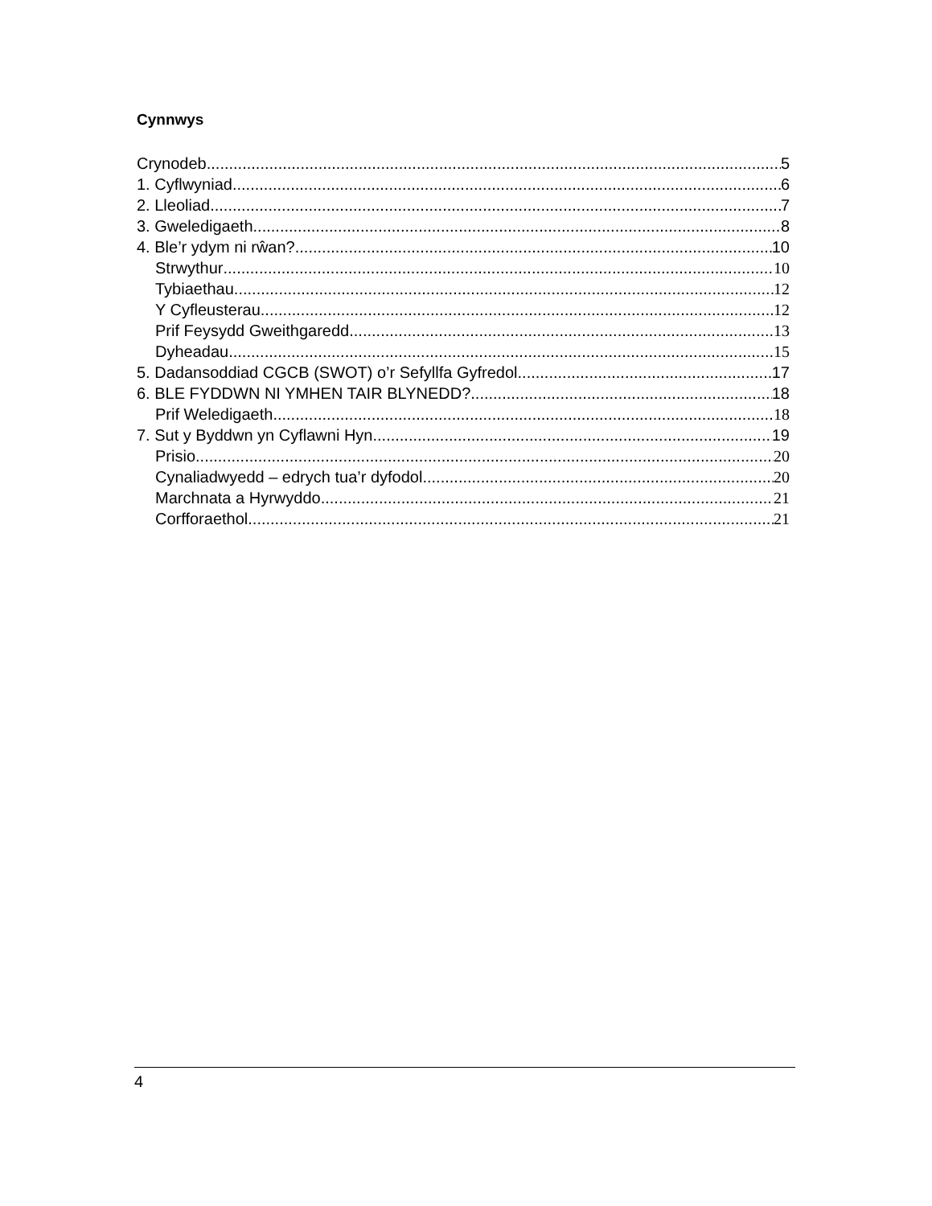Cynnwys
Crynodeb 5
1. Cyflwyniad 6
2. Lleoliad 7
3. Gweledigaeth 8
4. Ble’r ydym ni rŵan? 10
Strwythur 10
Tybiaethau 12
Y Cyfleusterau 12
Prif Feysydd Gweithgaredd 13
Dyheadau 15
5. Dadansoddiad CGCB (SWOT) o’r Sefyllfa Gyfredol 17
6. BLE FYDDWN NI YMHEN TAIR BLYNEDD? 18
Prif Weledigaeth 18
7. Sut y Byddwn yn Cyflawni Hyn 19
Prisio 20
Cynaliadwyedd – edrych tua’r dyfodol 20
Marchnata a Hyrwyddo 21
Corfforaethol 21
4